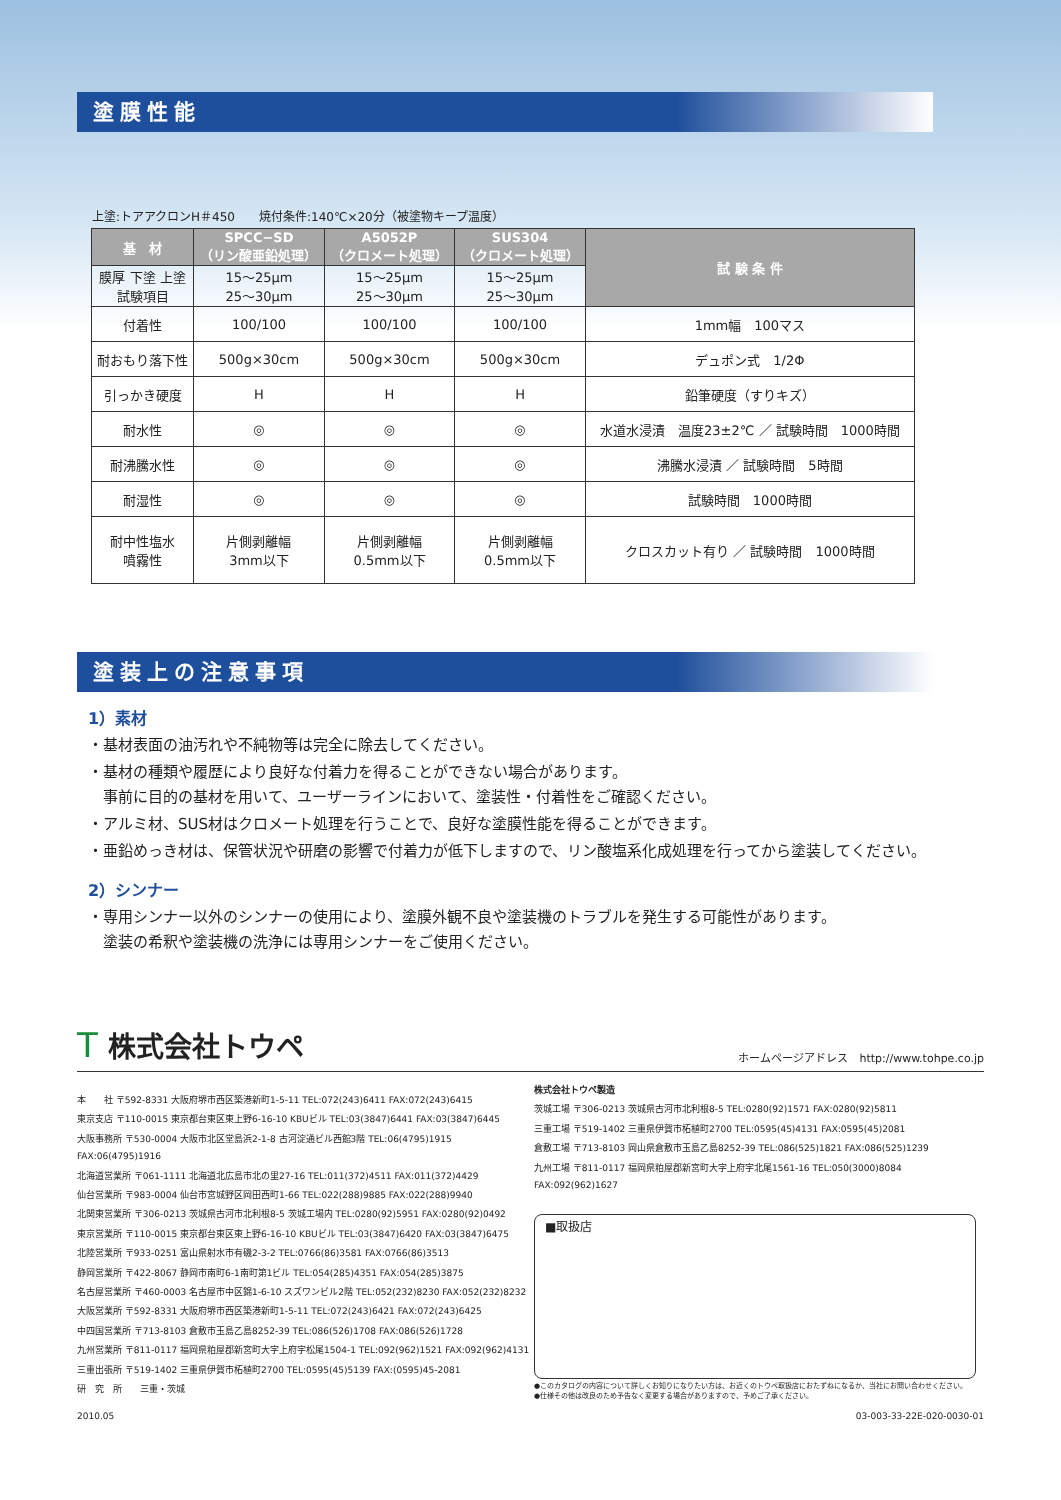塗膜性能
上塗:トアアクロンH＃450　　焼付条件:140℃×20分（被塗物キープ温度）
| 基 材 | SPCC−SD （リン酸亜鉛処理） | A5052P （クロメート処理） | SUS304 （クロメート処理） | 試 験 条 件 |
| --- | --- | --- | --- | --- |
| 膜厚 下塗 上塗 試験項目 | 15〜25μm 25〜30μm | 15〜25μm 25〜30μm | 15〜25μm 25〜30μm | |
| 付着性 | 100/100 | 100/100 | 100/100 | 1mm幅 100マス |
| 耐おもり落下性 | 500g×30cm | 500g×30cm | 500g×30cm | デュポン式 1/2Φ |
| 引っかき硬度 | H | H | H | 鉛筆硬度（すりキズ） |
| 耐水性 | ◎ | ◎ | ◎ | 水道水浸漬 温度23±2℃ ／ 試験時間 1000時間 |
| 耐沸騰水性 | ◎ | ◎ | ◎ | 沸騰水浸漬 ／ 試験時間 5時間 |
| 耐湿性 | ◎ | ◎ | ◎ | 試験時間 1000時間 |
| 耐中性塩水 噴霧性 | 片側剥離幅 3mm以下 | 片側剥離幅 0.5mm以下 | 片側剥離幅 0.5mm以下 | クロスカット有り ／ 試験時間 1000時間 |
塗装上の注意事項
1）素材
・基材表面の油汚れや不純物等は完全に除去してください。
・基材の種類や履歴により良好な付着力を得ることができない場合があります。
　事前に目的の基材を用いて、ユーザーラインにおいて、塗装性・付着性をご確認ください。
・アルミ材、SUS材はクロメート処理を行うことで、良好な塗膜性能を得ることができます。
・亜鉛めっき材は、保管状況や研磨の影響で付着力が低下しますので、リン酸塩系化成処理を行ってから塗装してください。
2）シンナー
・専用シンナー以外のシンナーの使用により、塗膜外観不良や塗装機のトラブルを発生する可能性があります。
　塗装の希釈や塗装機の洗浄には専用シンナーをご使用ください。
T 株式会社トウペ
ホームページアドレス　http://www.tohpe.co.jp
本　　社 〒592-8331 大阪府堺市西区築港新町1-5-11 TEL:072(243)6411 FAX:072(243)6415
東京支店 〒110-0015 東京都台東区東上野6-16-10 KBUビル TEL:03(3847)6441 FAX:03(3847)6445
大阪事務所 〒530-0004 大阪市北区堂島浜2-1-8 古河淀通ビル西館3階 TEL:06(4795)1915 FAX:06(4795)1916
北海道営業所 〒061-1111 北海道北広島市北の里27-16 TEL:011(372)4511 FAX:011(372)4429
仙台営業所 〒983-0004 仙台市宮城野区岡田西町1-66 TEL:022(288)9885 FAX:022(288)9940
北関東営業所 〒306-0213 茨城県古河市北利根8-5 茨城工場内 TEL:0280(92)5951 FAX:0280(92)0492
東京営業所 〒110-0015 東京都台東区東上野6-16-10 KBUビル TEL:03(3847)6420 FAX:03(3847)6475
北陸営業所 〒933-0251 富山県射水市有磯2-3-2 TEL:0766(86)3581 FAX:0766(86)3513
静岡営業所 〒422-8067 静岡市南町6-1南町第1ビル TEL:054(285)4351 FAX:054(285)3875
名古屋営業所 〒460-0003 名古屋市中区錦1-6-10 スズワンビル2階 TEL:052(232)8230 FAX:052(232)8232
大阪営業所 〒592-8331 大阪府堺市西区築港新町1-5-11 TEL:072(243)6421 FAX:072(243)6425
中四国営業所 〒713-8103 倉敷市玉島乙島8252-39 TEL:086(526)1708 FAX:086(526)1728
九州営業所 〒811-0117 福岡県粕屋郡新宮町大字上府字松尾1504-1 TEL:092(962)1521 FAX:092(962)4131
三重出張所 〒519-1402 三重県伊賀市柘植町2700 TEL:0595(45)5139 FAX:(0595)45-2081
研　究　所　　三重・茨城
株式会社トウペ製造
茨城工場 〒306-0213 茨城県古河市北利根8-5 TEL:0280(92)1571 FAX:0280(92)5811
三重工場 〒519-1402 三重県伊賀市柘植町2700 TEL:0595(45)4131 FAX:0595(45)2081
倉敷工場 〒713-8103 岡山県倉敷市玉島乙島8252-39 TEL:086(525)1821 FAX:086(525)1239
九州工場 〒811-0117 福岡県粕屋郡新宮町大字上府字北尾1561-16 TEL:050(3000)8084 FAX:092(962)1627
■取扱店
●このカタログの内容について詳しくお知りになりたい方は、お近くのトウペ取扱店におたずねになるか、当社にお問い合わせください。
●仕様その他は改良のため予告なく変更する場合がありますので、予めご了承ください。
2010.05 03-003-33-22E-020-0030-01